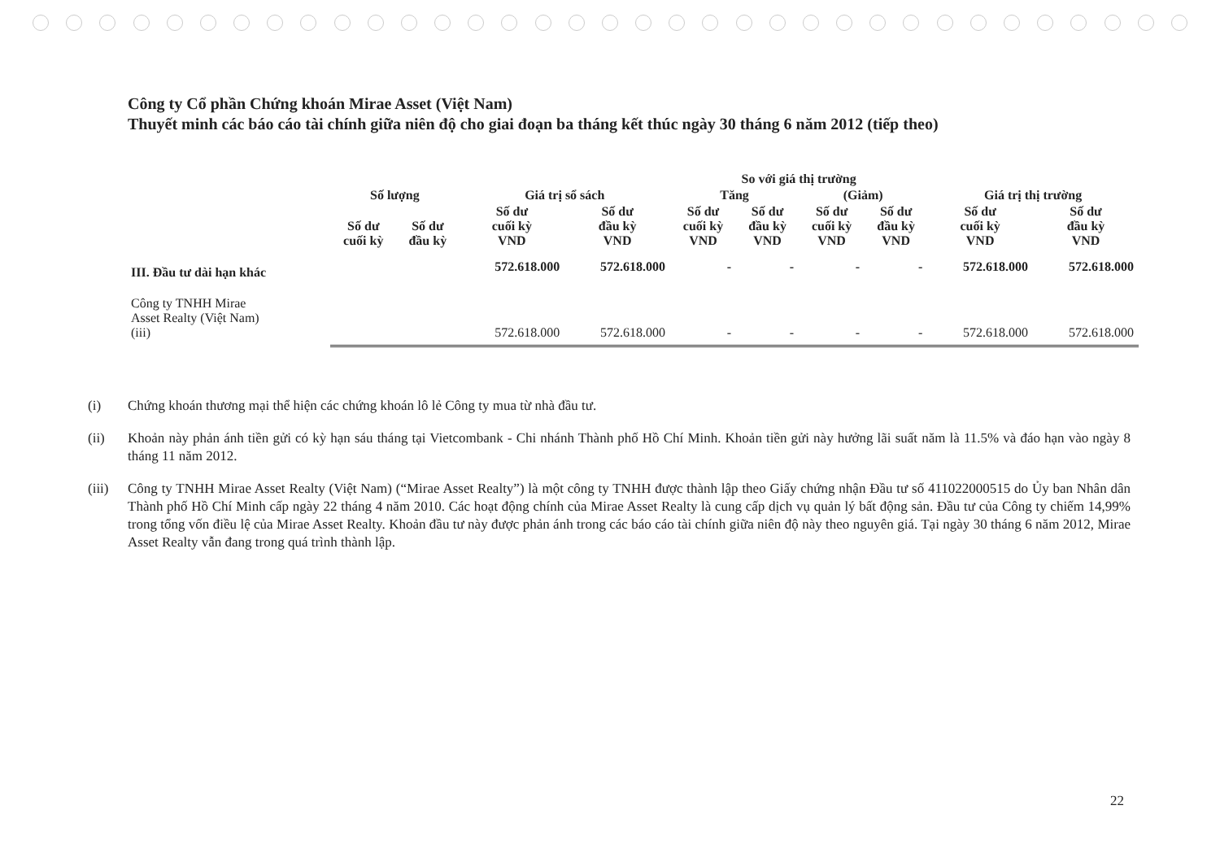Công ty Cổ phần Chứng khoán Mirae Asset (Việt Nam)
Thuyết minh các báo cáo tài chính giữa niên độ cho giai đoạn ba tháng kết thúc ngày 30 tháng 6 năm 2012 (tiếp theo)
| | Số lượng | | Giá trị sổ sách | | So với giá thị trường | | | | Giá trị thị trường | |
| --- | --- | --- | --- | --- | --- | --- | --- | --- | --- | --- |
| | | | | | Tăng | | (Giảm) | | | |
| | Số dư cuối kỳ | Số dư đầu kỳ | Số dư cuối kỳ VND | Số dư đầu kỳ VND | Số dư cuối kỳ VND | Số dư đầu kỳ VND | Số dư cuối kỳ VND | Số dư đầu kỳ VND | Số dư cuối kỳ VND | Số dư đầu kỳ VND |
| III. Đầu tư dài hạn khác | | | 572.618.000 | 572.618.000 | - | - | - | - | 572.618.000 | 572.618.000 |
| Công ty TNHH Mirae Asset Realty (Việt Nam) (iii) | | | 572.618.000 | 572.618.000 | - | - | - | - | 572.618.000 | 572.618.000 |
(i) Chứng khoán thương mại thể hiện các chứng khoán lô lẻ Công ty mua từ nhà đầu tư.
(ii) Khoản này phản ánh tiền gửi có kỳ hạn sáu tháng tại Vietcombank - Chi nhánh Thành phố Hồ Chí Minh. Khoản tiền gửi này hưởng lãi suất năm là 11.5% và đáo hạn vào ngày 8 tháng 11 năm 2012.
(iii)
Công ty TNHH Mirae Asset Realty (Việt Nam) (“Mirae Asset Realty”) là một công ty TNHH được thành lập theo Giấy chứng nhận Đầu tư số 411022000515 do Ủy ban Nhân dân Thành phố Hồ Chí Minh cấp ngày 22 tháng 4 năm 2010. Các hoạt động chính của Mirae Asset Realty là cung cấp dịch vụ quản lý bất động sản. Đầu tư của Công ty chiếm 14,99% trong tổng vốn điều lệ của Mirae Asset Realty. Khoản đầu tư này được phản ánh trong các báo cáo tài chính giữa niên độ này theo nguyên giá. Tại ngày 30 tháng 6 năm 2012, Mirae Asset Realty vẫn đang trong quá trình thành lập.
22